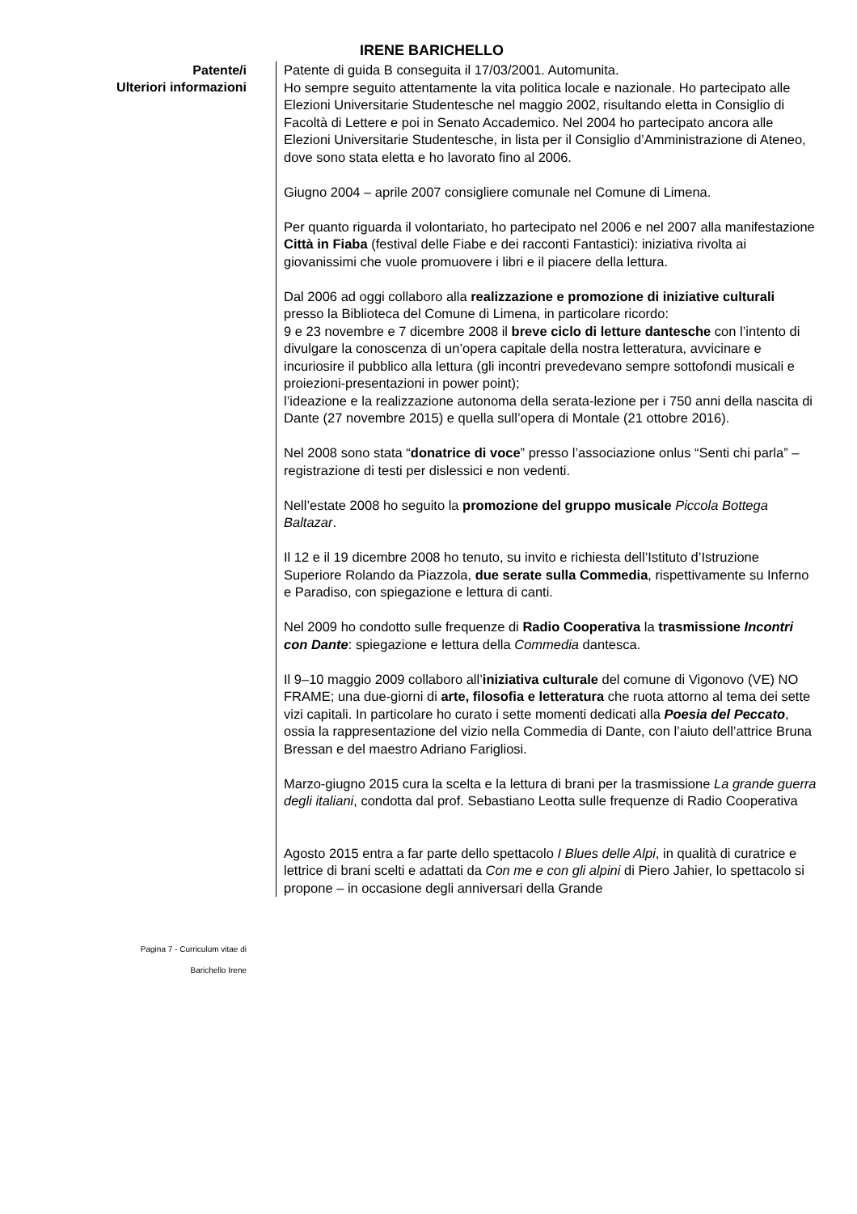IRENE BARICHELLO
Patente/i
Ulteriori informazioni
Patente di guida B conseguita il 17/03/2001. Automunita.
Ho sempre seguito attentamente la vita politica locale e nazionale. Ho partecipato alle Elezioni Universitarie Studentesche nel maggio 2002, risultando eletta in Consiglio di Facoltà di Lettere e poi in Senato Accademico. Nel 2004 ho partecipato ancora alle Elezioni Universitarie Studentesche, in lista per il Consiglio d’Amministrazione di Ateneo, dove sono stata eletta e ho lavorato fino al 2006.
Giugno 2004 – aprile 2007 consigliere comunale nel Comune di Limena.
Per quanto riguarda il volontariato, ho partecipato nel 2006 e nel 2007 alla manifestazione Città in Fiaba (festival delle Fiabe e dei racconti Fantastici): iniziativa rivolta ai giovanissimi che vuole promuovere i libri e il piacere della lettura.
Dal 2006 ad oggi collaboro alla realizzazione e promozione di iniziative culturali presso la Biblioteca del Comune di Limena, in particolare ricordo:
9 e 23 novembre e 7 dicembre 2008 il breve ciclo di letture dantesche con l’intento di divulgare la conoscenza di un’opera capitale della nostra letteratura, avvicinare e incuriosire il pubblico alla lettura (gli incontri prevedevano sempre sottofondi musicali e proiezioni-presentazioni in power point);
l’ideazione e la realizzazione autonoma della serata-lezione per i 750 anni della nascita di Dante (27 novembre 2015) e quella sull’opera di Montale (21 ottobre 2016).
Nel 2008 sono stata “donatrice di voce” presso l’associazione onlus “Senti chi parla” – registrazione di testi per dislessici e non vedenti.
Nell’estate 2008 ho seguito la promozione del gruppo musicale Piccola Bottega Baltazar.
Il 12 e il 19 dicembre 2008 ho tenuto, su invito e richiesta dell’Istituto d’Istruzione Superiore Rolando da Piazzola, due serate sulla Commedia, rispettivamente su Inferno e Paradiso, con spiegazione e lettura di canti.
Nel 2009 ho condotto sulle frequenze di Radio Cooperativa la trasmissione Incontri con Dante: spiegazione e lettura della Commedia dantesca.
Il 9–10 maggio 2009 collaboro all’iniziativa culturale del comune di Vigonovo (VE) NO FRAME; una due-giorni di arte, filosofia e letteratura che ruota attorno al tema dei sette vizi capitali. In particolare ho curato i sette momenti dedicati alla Poesia del Peccato, ossia la rappresentazione del vizio nella Commedia di Dante, con l’aiuto dell’attrice Bruna Bressan e del maestro Adriano Farigliosi.
Marzo-giugno 2015 cura la scelta e la lettura di brani per la trasmissione La grande guerra degli italiani, condotta dal prof. Sebastiano Leotta sulle frequenze di Radio Cooperativa
Agosto 2015 entra a far parte dello spettacolo I Blues delle Alpi, in qualità di curatrice e lettrice di brani scelti e adattati da Con me e con gli alpini di Piero Jahier, lo spettacolo si propone – in occasione degli anniversari della Grande
Pagina 7 - Curriculum vitae di
Barichello Irene